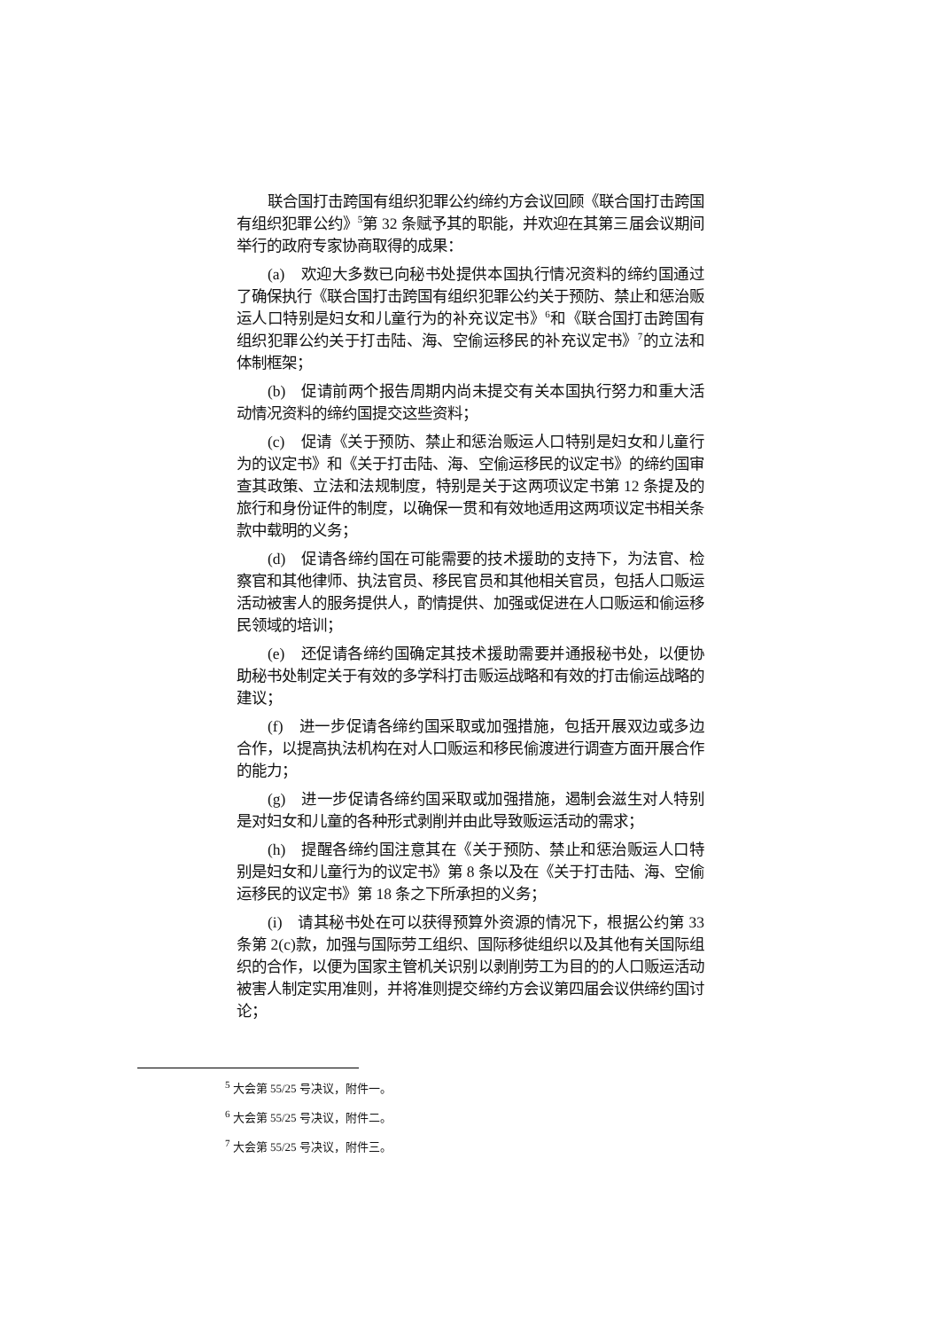联合国打击跨国有组织犯罪公约缔约方会议回顾《联合国打击跨国有组织犯罪公约》<sup>5</sup>第 32 条赋予其的职能，并欢迎在其第三届会议期间举行的政府专家协商取得的成果：
(a)　欢迎大多数已向秘书处提供本国执行情况资料的缔约国通过了确保执行《联合国打击跨国有组织犯罪公约关于预防、禁止和惩治贩运人口特别是妇女和儿童行为的补充议定书》<sup>6</sup>和《联合国打击跨国有组织犯罪公约关于打击陆、海、空偷运移民的补充议定书》<sup>7</sup>的立法和体制框架；
(b)　促请前两个报告周期内尚未提交有关本国执行努力和重大活动情况资料的缔约国提交这些资料；
(c)　促请《关于预防、禁止和惩治贩运人口特别是妇女和儿童行为的议定书》和《关于打击陆、海、空偷运移民的议定书》的缔约国审查其政策、立法和法规制度，特别是关于这两项议定书第 12 条提及的旅行和身份证件的制度，以确保一贯和有效地适用这两项议定书相关条款中载明的义务；
(d)　促请各缔约国在可能需要的技术援助的支持下，为法官、检察官和其他律师、执法官员、移民官员和其他相关官员，包括人口贩运活动被害人的服务提供人，酌情提供、加强或促进在人口贩运和偷运移民领域的培训；
(e)　还促请各缔约国确定其技术援助需要并通报秘书处，以便协助秘书处制定关于有效的多学科打击贩运战略和有效的打击偷运战略的建议；
(f)　进一步促请各缔约国采取或加强措施，包括开展双边或多边合作，以提高执法机构在对人口贩运和移民偷渡进行调查方面开展合作的能力；
(g)　进一步促请各缔约国采取或加强措施，遏制会滋生对人特别是对妇女和儿童的各种形式剥削并由此导致贩运活动的需求；
(h)　提醒各缔约国注意其在《关于预防、禁止和惩治贩运人口特别是妇女和儿童行为的议定书》第 8 条以及在《关于打击陆、海、空偷运移民的议定书》第 18 条之下所承担的义务；
(i)　请其秘书处在可以获得预算外资源的情况下，根据公约第 33 条第 2(c)款，加强与国际劳工组织、国际移徙组织以及其他有关国际组织的合作，以便为国家主管机关识别以剥削劳工为目的的人口贩运活动被害人制定实用准则，并将准则提交缔约方会议第四届会议供缔约国讨论；
<sup>5</sup> 大会第 55/25 号决议，附件一。
<sup>6</sup> 大会第 55/25 号决议，附件二。
<sup>7</sup> 大会第 55/25 号决议，附件三。